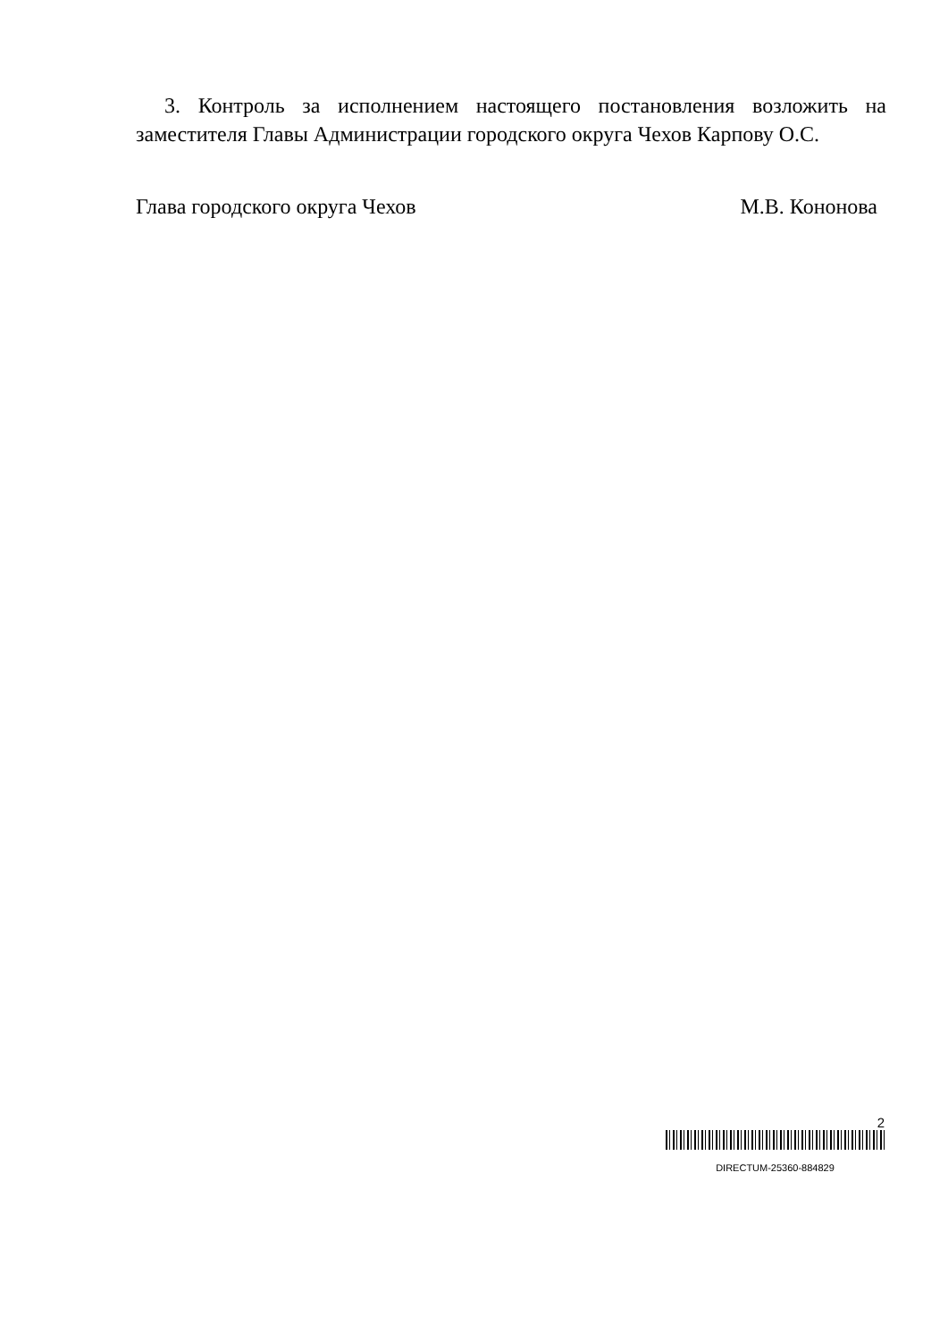3. Контроль за исполнением настоящего постановления возложить на заместителя Главы Администрации городского округа Чехов Карпову О.С.
Глава городского округа Чехов М.В. Кононова
2
DIRECTUM-25360-884829